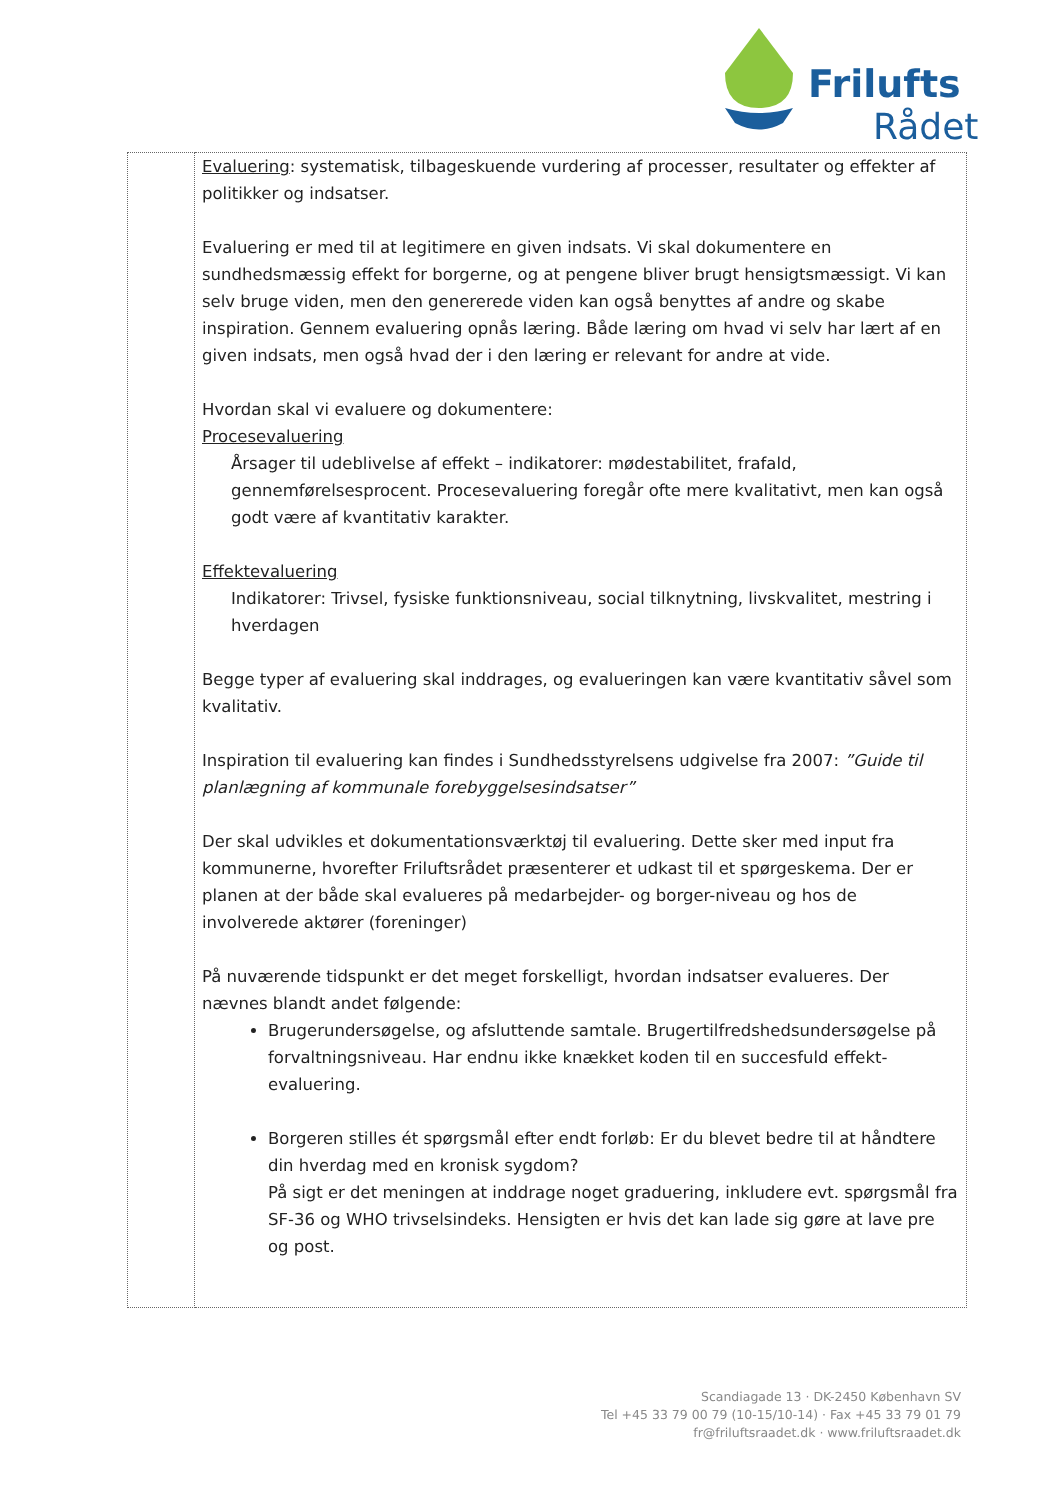Frilufts
Rådet
| | Evaluering : systematisk, tilbageskuende vurdering af processer, resultater og effekter af politikker og indsatser. Evaluering er med til at legitimere en given indsats. Vi skal dokumentere en sundhedsmæssig effekt for borgerne, og at pengene bliver brugt hensigtsmæssigt. Vi kan selv bruge viden, men den genererede viden kan også benyttes af andre og skabe inspiration. Gennem evaluering opnås læring. Både læring om hvad vi selv har lært af en given indsats, men også hvad der i den læring er relevant for andre at vide. Hvordan skal vi evaluere og dokumentere: Procesevaluering Årsager til udeblivelse af effekt – indikatorer: mødestabilitet, frafald, gennemførelsesprocent. Procesevaluering foregår ofte mere kvalitativt, men kan også godt være af kvantitativ karakter. Effektevaluering Indikatorer: Trivsel, fysiske funktionsniveau, social tilknytning, livskvalitet, mestring i hverdagen Begge typer af evaluering skal inddrages, og evalueringen kan være kvantitativ såvel som kvalitativ. Inspiration til evaluering kan findes i Sundhedsstyrelsens udgivelse fra 2007: ”Guide til planlægning af kommunale forebyggelsesindsatser” Der skal udvikles et dokumentationsværktøj til evaluering. Dette sker med input fra kommunerne, hvorefter Friluftsrådet præsenterer et udkast til et spørgeskema. Der er planen at der både skal evalueres på medarbejder- og borger-niveau og hos de involverede aktører (foreninger) På nuværende tidspunkt er det meget forskelligt, hvordan indsatser evalueres. Der nævnes blandt andet følgende: Brugerundersøgelse, og afsluttende samtale. Brugertilfredshedsundersøgelse på forvaltningsniveau. Har endnu ikke knækket koden til en succesfuld effekt-evaluering. Borgeren stilles ét spørgsmål efter endt forløb: Er du blevet bedre til at håndtere din hverdag med en kronisk sygdom? På sigt er det meningen at inddrage noget graduering, inkludere evt. spørgsmål fra SF-36 og WHO trivselsindeks. Hensigten er hvis det kan lade sig gøre at lave pre og post. |
Scandiagade 13 · DK-2450 København SV
Tel +45 33 79 00 79 (10-15/10-14) · Fax +45 33 79 01 79
fr@friluftsraadet.dk · www.friluftsraadet.dk